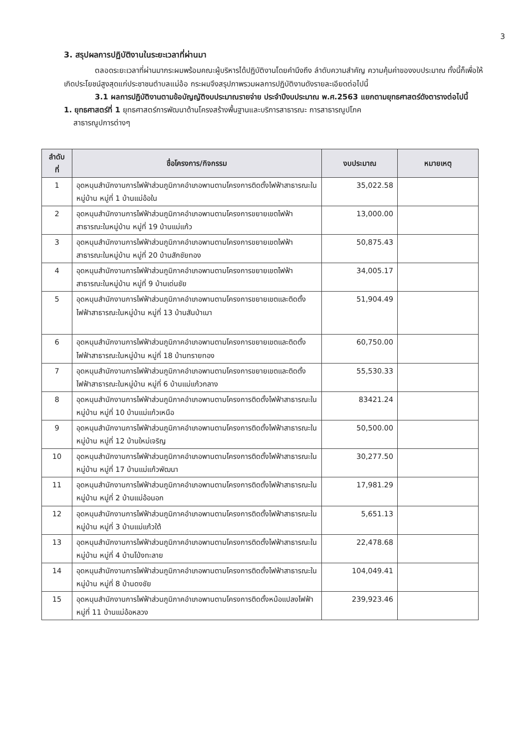3
3. สรุปผลการปฏิบัติงานในระยะเวลาที่ผ่านมา
ตลอดระยะเวลาที่ผ่านมากระผมพร้อมคณะผู้บริหารได้ปฏิบัติงานโดยคำนึงถึง ลำดับความสำคัญ ความคุ้มค่าของงบประมาณ ทั้งนี้ก็เพื่อให้เกิดประโยชน์สูงสุดแก่ประชาชนตำบลแม่อ้อ กระผมจึงสรุปภาพรวมผลการปฏิบัติงานดังรายละเอียดต่อไปนี้
3.1 ผลการปฏิบัติงานตามข้อบัญญัติงบประมาณรายจ่าย ประจำปีงบประมาณ พ.ศ.2563 แยกตามยุทธศาสตร์ดังตารางต่อไปนี้
1. ยุทธศาสตร์ที่ 1 ยุทธศาสตร์การพัฒนาด้านโครงสร้างพื้นฐานและบริการสาธารณะ การสาธารณูปโภค
สาธารณูปการต่างๆ
| ลำดับ ที่ | ชื่อโครงการ/กิจกรรม | งบประมาณ | หมายเหตุ |
| --- | --- | --- | --- |
| 1 | อุดหนุนสำนักงานการไฟฟ้าส่วนภูมิภาคอำเภอพานตามโครงการติดตั้งไฟฟ้าสาธารณะในหมู่บ้าน หมู่ที่ 1 บ้านแม่อ้อใน | 35,022.58 | |
| 2 | อุดหนุนสำนักงานการไฟฟ้าส่วนภูมิภาคอำเภอพานตามโครงการขยายเขตไฟฟ้าสาธารณะในหมู่บ้าน หมู่ที่ 19 บ้านแม่แก้ว | 13,000.00 | |
| 3 | อุดหนุนสำนักงานการไฟฟ้าส่วนภูมิภาคอำเภอพานตามโครงการขยายเขตไฟฟ้าสาธารณะในหมู่บ้าน หมู่ที่ 20 บ้านสักชัยทอง | 50,875.43 | |
| 4 | อุดหนุนสำนักงานการไฟฟ้าส่วนภูมิภาคอำเภอพานตามโครงการขยายเขตไฟฟ้าสาธารณะในหมู่บ้าน หมู่ที่ 9 บ้านเด่นชัย | 34,005.17 | |
| 5 | อุดหนุนสำนักงานการไฟฟ้าส่วนภูมิภาคอำเภอพานตามโครงการขยายเขตและติดตั้งไฟฟ้าสาธารณะในหมู่บ้าน หมู่ที่ 13 บ้านสันป่าเมา | 51,904.49 | |
| 6 | อุดหนุนสำนักงานการไฟฟ้าส่วนภูมิภาคอำเภอพานตามโครงการขยายเขตและติดตั้งไฟฟ้าสาธารณะในหมู่บ้าน หมู่ที่ 18 บ้านทรายทอง | 60,750.00 | |
| 7 | อุดหนุนสำนักงานการไฟฟ้าส่วนภูมิภาคอำเภอพานตามโครงการขยายเขตและติดตั้งไฟฟ้าสาธารณะในหมู่บ้าน หมู่ที่ 6 บ้านแม่แก้วกลาง | 55,530.33 | |
| 8 | อุดหนุนสำนักงานการไฟฟ้าส่วนภูมิภาคอำเภอพานตามโครงการติดตั้งไฟฟ้าสาธารณะในหมู่บ้าน หมู่ที่ 10 บ้านแม่แก้วเหนือ | 83421.24 | |
| 9 | อุดหนุนสำนักงานการไฟฟ้าส่วนภูมิภาคอำเภอพานตามโครงการติดตั้งไฟฟ้าสาธารณะในหมู่บ้าน หมู่ที่ 12 บ้านใหม่เจริญ | 50,500.00 | |
| 10 | อุดหนุนสำนักงานการไฟฟ้าส่วนภูมิภาคอำเภอพานตามโครงการติดตั้งไฟฟ้าสาธารณะในหมู่บ้าน หมู่ที่ 17 บ้านแม่แก้วพัฒนา | 30,277.50 | |
| 11 | อุดหนุนสำนักงานการไฟฟ้าส่วนภูมิภาคอำเภอพานตามโครงการติดตั้งไฟฟ้าสาธารณะในหมู่บ้าน หมู่ที่ 2 บ้านแม่อ้อนอก | 17,981.29 | |
| 12 | อุดหนุนสำนักงานการไฟฟ้าส่วนภูมิภาคอำเภอพานตามโครงการติดตั้งไฟฟ้าสาธารณะในหมู่บ้าน หมู่ที่ 3 บ้านแม่แก้วใต้ | 5,651.13 | |
| 13 | อุดหนุนสำนักงานการไฟฟ้าส่วนภูมิภาคอำเภอพานตามโครงการติดตั้งไฟฟ้าสาธารณะในหมู่บ้าน หมู่ที่ 4 บ้านโป่งทะลาย | 22,478.68 | |
| 14 | อุดหนุนสำนักงานการไฟฟ้าส่วนภูมิภาคอำเภอพานตามโครงการติดตั้งไฟฟ้าสาธารณะในหมู่บ้าน หมู่ที่ 8 บ้านดงชัย | 104,049.41 | |
| 15 | อุดหนุนสำนักงานการไฟฟ้าส่วนภูมิภาคอำเภอพานตามโครงการติดตั้งหม้อแปลงไฟฟ้า หมู่ที่ 11 บ้านแม่อ้อหลวง | 239,923.46 | |